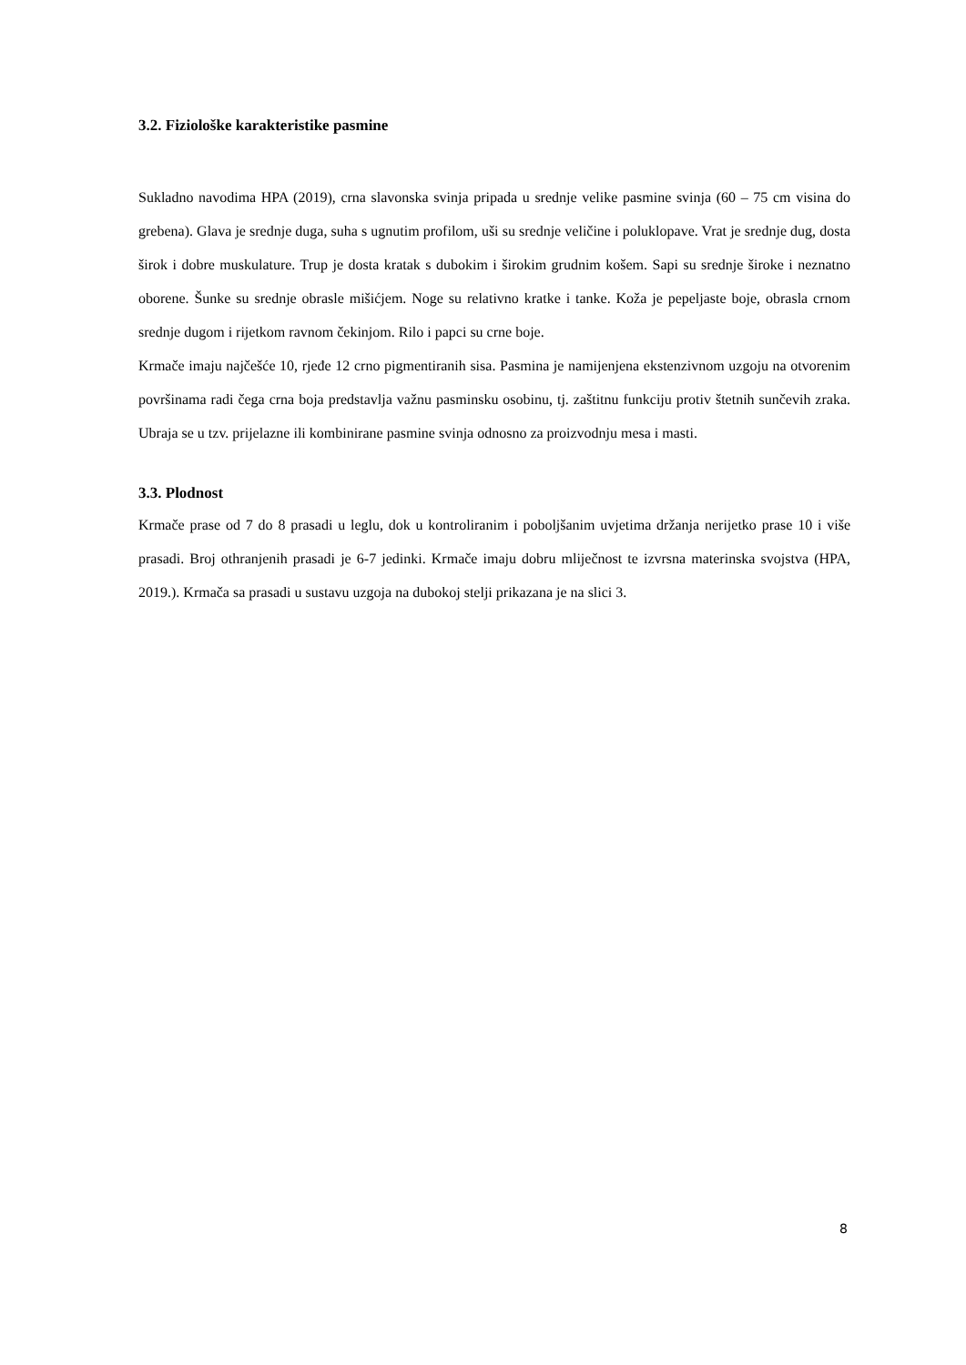3.2. Fiziološke karakteristike pasmine
Sukladno navodima HPA (2019), crna slavonska svinja pripada u srednje velike pasmine svinja (60 – 75 cm visina do grebena). Glava je srednje duga, suha s ugnutim profilom, uši su srednje veličine i poluklopave. Vrat je srednje dug, dosta širok i dobre muskulature. Trup je dosta kratak s dubokim i širokim grudnim košem. Sapi su srednje široke i neznatno oborene. Šunke su srednje obrasle mišićjem. Noge su relativno kratke i tanke. Koža je pepeljaste boje, obrasla crnom srednje dugom i rijetkom ravnom čekinjom. Rilo i papci su crne boje.
Krmače imaju najčešće 10, rjeđe 12 crno pigmentiranih sisa. Pasmina je namijenjena ekstenzivnom uzgoju na otvorenim površinama radi čega crna boja predstavlja važnu pasminsku osobinu, tj. zaštitnu funkciju protiv štetnih sunčevih zraka. Ubraja se u tzv. prijelazne ili kombinirane pasmine svinja odnosno za proizvodnju mesa i masti.
3.3. Plodnost
Krmače prase od 7 do 8 prasadi u leglu, dok u kontroliranim i poboljšanim uvjetima držanja nerijetko prase 10 i više prasadi. Broj othranjenih prasadi je 6-7 jedinki. Krmače imaju dobru mliječnost te izvrsna materinska svojstva (HPA, 2019.). Krmača sa prasadi u sustavu uzgoja na dubokoj stelji prikazana je na slici 3.
8